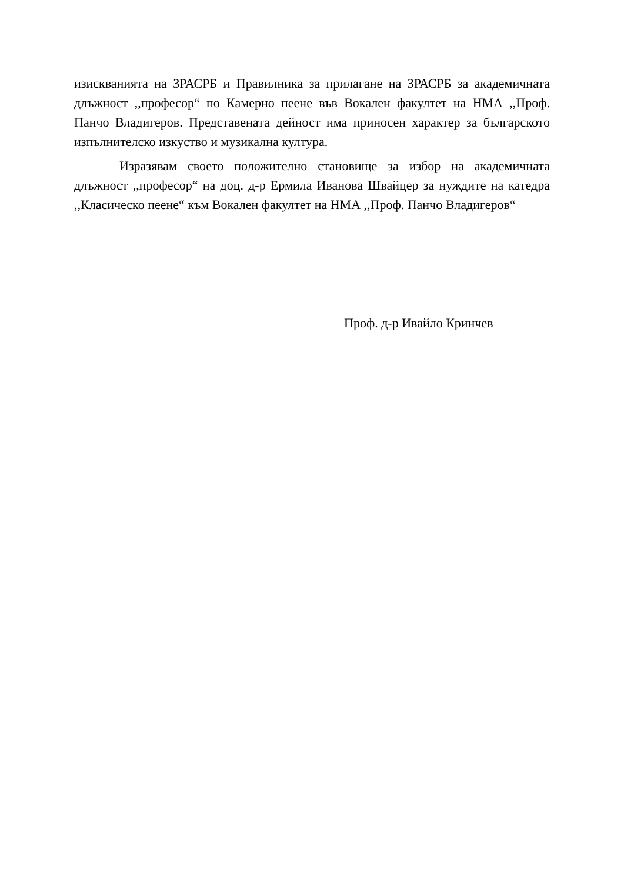изискванията на ЗРАСРБ и Правилника за прилагане на ЗРАСРБ за академичната длъжност ,,професор“ по Камерно пеене във Вокален факултет на НМА ,,Проф. Панчо Владигеров. Представената дейност има приносен характер за българското изпълнителско изкуство и музикална култура.
Изразявам своето положително становище за избор на академичната длъжност ,,професор“ на доц. д-р Ермила Иванова Швайцер за нуждите на катедра ,,Класическо пеене“ към Вокален факултет на НМА ,,Проф. Панчо Владигеров“
Проф. д-р Ивайло Кринчев